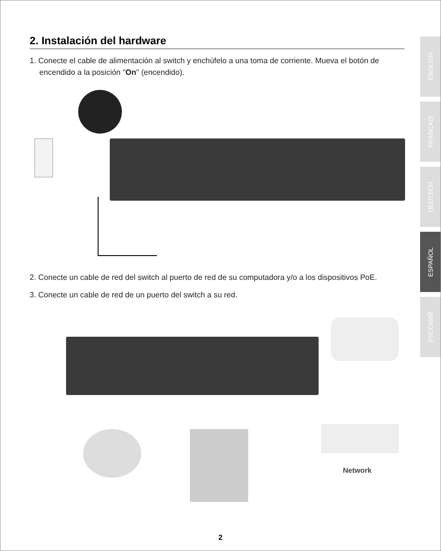2. Instalación del hardware
1. Conecte el cable de alimentación al switch y enchúfelo a una toma de corriente. Mueva el botón de encendido a la posición "On" (encendido).
2. Conecte un cable de red del switch al puerto de red de su computadora y/o a los dispositivos PoE.
3. Conecte un cable de red de un puerto del switch a su red.
Network
ENGLISH
FRANÇAIS
DEUTSCH
ESPAÑOL
РУССКИЙ
2